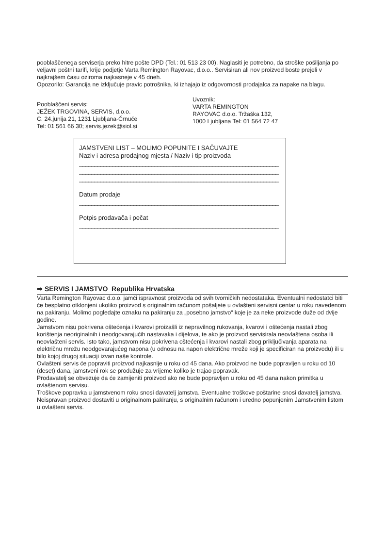pooblaščenega serviserja preko hitre pošte DPD (Tel.: 01 513 23 00). Naglasiti je potrebno, da stroške pošiljanja po veljavni poštni tarifi, krije podjetje Varta Remington Rayovac, d.o.o.. Servisiran ali nov proizvod boste prejeli v najkrajšem času oziroma najkasneje v 45 dneh.
Opozorilo: Garancija ne izključuje pravic potrošnika, ki izhajajo iz odgovornosti prodajalca za napake na blagu.
Pooblaščeni servis:
JEŽEK TRGOVINA, SERVIS, d.o.o.
C. 24.junija 21, 1231 Ljubljana-Črnuče
Tel: 01 561 66 30; servis.jezek@siol.si
Uvoznik:
VARTA REMINGTON
RAYOVAC d.o.o. Tržaška 132,
1000 Ljubljana Tel: 01 564 72 47
JAMSTVENI LIST – MOLIMO POPUNITE I SAČUVAJTE
Naziv i adresa prodajnog mjesta / Naziv i tip proizvoda
__________________________________________________________________
__________________________________________________________________
__________________________________________________________________
Datum prodaje
__________________________________________________________________
Potpis prodavača i pečat
__________________________________________________________________
➡ SERVIS I JAMSTVO Republika Hrvatska
Varta Remington Rayovac d.o.o. jamči ispravnost proizvoda od svih tvorničkih nedostataka. Eventualni nedostatci biti će besplatno otklonjeni ukoliko proizvod s originalnim računom pošaljete u ovlašteni servisni centar u roku navedenom na pakiranju. Molimo pogledajte oznaku na pakiranju za „posebno jamstvo“ koje je za neke proizvode duže od dvije godine.
Jamstvom nisu pokrivena oštećenja i kvarovi proizašli iz nepravilnog rukovanja, kvarovi i oštećenja nastali zbog korištenja neoriginalnih i neodgovarajućih nastavaka i dijelova, te ako je proizvod servisirala neovlaštena osoba ili neovlašteni servis. Isto tako, jamstvom nisu pokrivena oštećenja i kvarovi nastali zbog priključivanja aparata na električnu mrežu neodgovarajućeg napona (u odnosu na napon električne mreže koji je specificiran na proizvodu) ili u bilo kojoj drugoj situaciji izvan naše kontrole.
Ovlašteni servis će popraviti proizvod najkasnije u roku od 45 dana. Ako proizvod ne bude popravljen u roku od 10 (deset) dana, jamstveni rok se produžuje za vrijeme koliko je trajao popravak.
Prodavatelj se obvezuje da će zamijeniti proizvod ako ne bude popravljen u roku od 45 dana nakon primitka u ovlaštenom servisu.
Troškove popravka u jamstvenom roku snosi davatelj jamstva. Eventualne troškove poštarine snosi davatelj jamstva.
Neispravan proizvod dostaviti u originalnom pakiranju, s originalnim računom i uredno popunjenim Jamstvenim listom u ovlašteni servis.